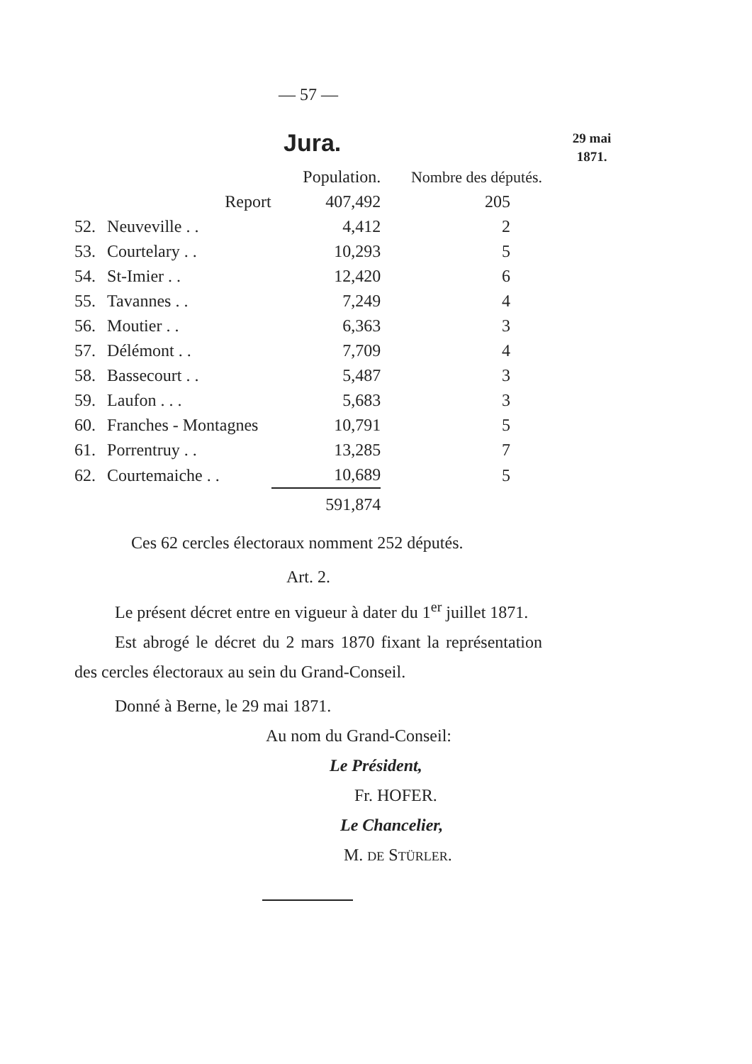— 57 —
Jura.
29 mai
1871.
| | | Population. | Nombre des députés. |
| --- | --- | --- | --- |
| | Report | 407,492 | 205 |
| 52. | Neuveville . . | 4,412 | 2 |
| 53. | Courtelary . . | 10,293 | 5 |
| 54. | St-Imier . . | 12,420 | 6 |
| 55. | Tavannes . . | 7,249 | 4 |
| 56. | Moutier . . | 6,363 | 3 |
| 57. | Délémont . . | 7,709 | 4 |
| 58. | Bassecourt . . | 5,487 | 3 |
| 59. | Laufon . . . | 5,683 | 3 |
| 60. | Franches - Montagnes | 10,791 | 5 |
| 61. | Porrentruy . . | 13,285 | 7 |
| 62. | Courtemaiche . . | 10,689 | 5 |
| | | 591,874 | |
Ces 62 cercles électoraux nomment 252 députés.
Art. 2.
Le présent décret entre en vigueur à dater du 1<sup>er</sup> juillet 1871.
Est abrogé le décret du 2 mars 1870 fixant la représentation des cercles électoraux au sein du Grand-Conseil.
Donné à Berne, le 29 mai 1871.
Au nom du Grand-Conseil:
Le Président,
Fr. HOFER.
Le Chancelier,
M. DE STÜRLER.